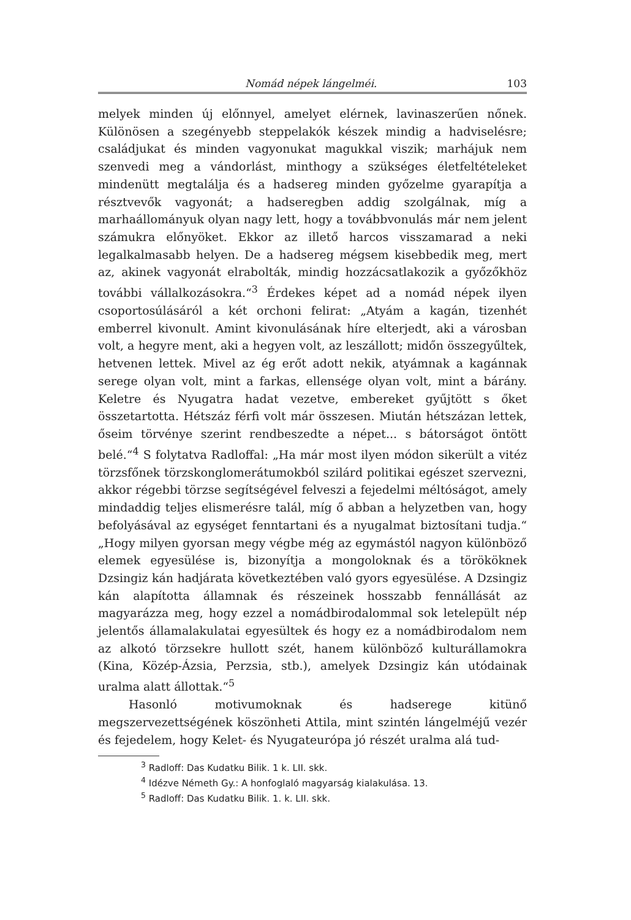Nomád népek lángelméi. 103
melyek minden új előnnyel, amelyet elérnek, lavinaszerűen nőnek. Különösen a szegényebb steppelakók készek mindig a hadviselésre; családjukat és minden vagyonukat magukkal viszik; marhájuk nem szenvedi meg a vándorlást, minthogy a szükséges életfeltételeket mindenütt megtalálja és a hadsereg minden győzelme gyarapítja a résztvevők vagyonát; a hadseregben addig szolgálnak, míg a marhaállományuk olyan nagy lett, hogy a továbbvonulás már nem jelent számukra előnyöket. Ekkor az illető harcos visszamarad a neki legalkalmasabb helyen. De a hadsereg mégsem kisebbedik meg, mert az, akinek vagyonát elrabolták, mindig hozzácsatlakozik a győzőkhöz további vállalkozásokra.“<sup>3</sup> Érdekes képet ad a nomád népek ilyen csoportosúlásáról a két orchoni felirat: „Atyám a kagán, tizenhét emberrel kivonult. Amint kivonulásának híre elterjedt, aki a városban volt, a hegyre ment, aki a hegyen volt, az leszállott; midőn összegyűltek, hetvenen lettek. Mivel az ég erőt adott nekik, atyámnak a kagánnak serege olyan volt, mint a farkas, ellensége olyan volt, mint a bárány. Keletre és Nyugatra hadat vezetve, embereket gyűjtött s őket összetartotta. Hétszáz férfi volt már összesen. Miután hétszázan lettek, őseim törvénye szerint rendbeszedte a népet... s bátorságot öntött belé.“<sup>4</sup> S folytatva Radloffal: „Ha már most ilyen módon sikerült a vitéz törzsfőnek törzskonglomerátumokból szilárd politikai egészet szervezni, akkor régebbi törzse segítségével felveszi a fejedelmi méltóságot, amely mindaddig teljes elismerésre talál, míg ő abban a helyzetben van, hogy befolyásával az egységet fenntartani és a nyugalmat biztosítani tudja.“ „Hogy milyen gyorsan megy végbe még az egymástól nagyon különböző elemek egyesülése is, bizonyítja a mongoloknak és a törököknek Dzsingiz kán hadjárata következtében való gyors egyesülése. A Dzsingiz kán alapította államnak és részeinek hosszabb fennállását az magyarázza meg, hogy ezzel a nomádbirodalommal sok letelepült nép jelentős államalakulatai egyesültek és hogy ez a nomádbirodalom nem az alkotó törzsekre hullott szét, hanem különböző kulturállamokra (Kina, Közép-Ázsia, Perzsia, stb.), amelyek Dzsingiz kán utódainak uralma alatt állottak.“<sup>5</sup>
Hasonló motivumoknak és hadserege kitünő megszervezettségének köszönheti Attila, mint szintén lángelméjű vezér és fejedelem, hogy Kelet- és Nyugateurópa jó részét uralma alá tud-
<sup>3</sup> Radloff: Das Kudatku Bilik. 1 k. LII. skk.
<sup>4</sup> Idézve Németh Gy.: A honfoglaló magyarság kialakulása. 13.
<sup>5</sup> Radloff: Das Kudatku Bilik. 1. k. LII. skk.